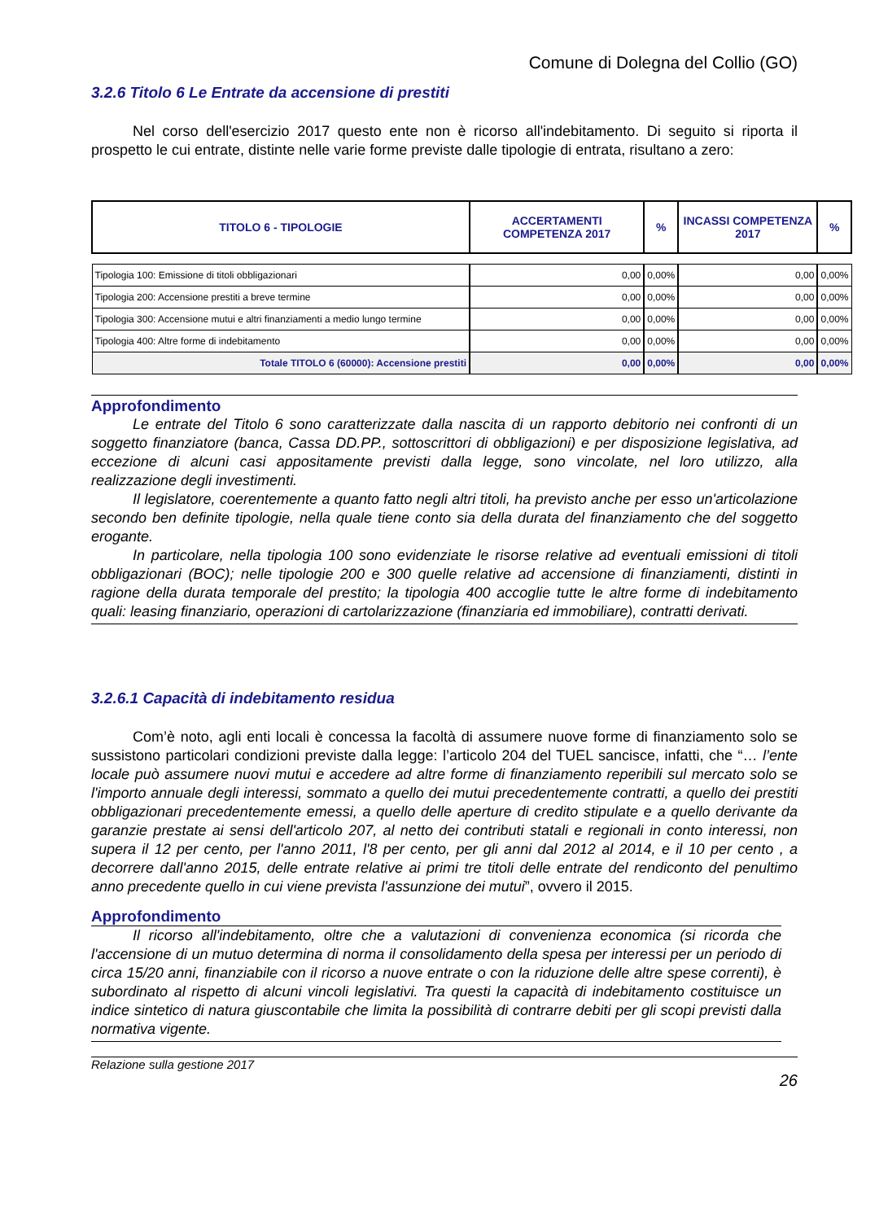Comune di Dolegna del Collio (GO)
3.2.6 Titolo 6 Le Entrate da accensione di prestiti
Nel corso dell'esercizio 2017 questo ente non è ricorso all'indebitamento. Di seguito si riporta il prospetto le cui entrate, distinte nelle varie forme previste dalle tipologie di entrata, risultano a zero:
| TITOLO 6 - TIPOLOGIE | ACCERTAMENTI COMPETENZA 2017 | % | INCASSI COMPETENZA 2017 | % |
| --- | --- | --- | --- | --- |
| Tipologia 100: Emissione di titoli obbligazionari | 0,00 | 0,00% | 0,00 | 0,00% |
| Tipologia 200: Accensione prestiti a breve termine | 0,00 | 0,00% | 0,00 | 0,00% |
| Tipologia 300: Accensione mutui e altri finanziamenti a medio lungo termine | 0,00 | 0,00% | 0,00 | 0,00% |
| Tipologia 400: Altre forme di indebitamento | 0,00 | 0,00% | 0,00 | 0,00% |
| Totale TITOLO 6 (60000): Accensione prestiti | 0,00 | 0,00% | 0,00 | 0,00% |
Approfondimento
Le entrate del Titolo 6 sono caratterizzate dalla nascita di un rapporto debitorio nei confronti di un soggetto finanziatore (banca, Cassa DD.PP., sottoscrittori di obbligazioni) e per disposizione legislativa, ad eccezione di alcuni casi appositamente previsti dalla legge, sono vincolate, nel loro utilizzo, alla realizzazione degli investimenti.
Il legislatore, coerentemente a quanto fatto negli altri titoli, ha previsto anche per esso un'articolazione secondo ben definite tipologie, nella quale tiene conto sia della durata del finanziamento che del soggetto erogante.
In particolare, nella tipologia 100 sono evidenziate le risorse relative ad eventuali emissioni di titoli obbligazionari (BOC); nelle tipologie 200 e 300 quelle relative ad accensione di finanziamenti, distinti in ragione della durata temporale del prestito; la tipologia 400 accoglie tutte le altre forme di indebitamento quali: leasing finanziario, operazioni di cartolarizzazione (finanziaria ed immobiliare), contratti derivati.
3.2.6.1 Capacità di indebitamento residua
Com’è noto, agli enti locali è concessa la facoltà di assumere nuove forme di finanziamento solo se sussistono particolari condizioni previste dalla legge: l’articolo 204 del TUEL sancisce, infatti, che “… l’ente locale può assumere nuovi mutui e accedere ad altre forme di finanziamento reperibili sul mercato solo se l'importo annuale degli interessi, sommato a quello dei mutui precedentemente contratti, a quello dei prestiti obbligazionari precedentemente emessi, a quello delle aperture di credito stipulate e a quello derivante da garanzie prestate ai sensi dell'articolo 207, al netto dei contributi statali e regionali in conto interessi, non supera il 12 per cento, per l'anno 2011, l'8 per cento, per gli anni dal 2012 al 2014, e il 10 per cento , a decorrere dall'anno 2015, delle entrate relative ai primi tre titoli delle entrate del rendiconto del penultimo anno precedente quello in cui viene prevista l'assunzione dei mutui”, ovvero il 2015.
Approfondimento
Il ricorso all'indebitamento, oltre che a valutazioni di convenienza economica (si ricorda che l'accensione di un mutuo determina di norma il consolidamento della spesa per interessi per un periodo di circa 15/20 anni, finanziabile con il ricorso a nuove entrate o con la riduzione delle altre spese correnti), è subordinato al rispetto di alcuni vincoli legislativi. Tra questi la capacità di indebitamento costituisce un indice sintetico di natura giuscontabile che limita la possibilità di contrarre debiti per gli scopi previsti dalla normativa vigente.
Relazione sulla gestione 2017
26